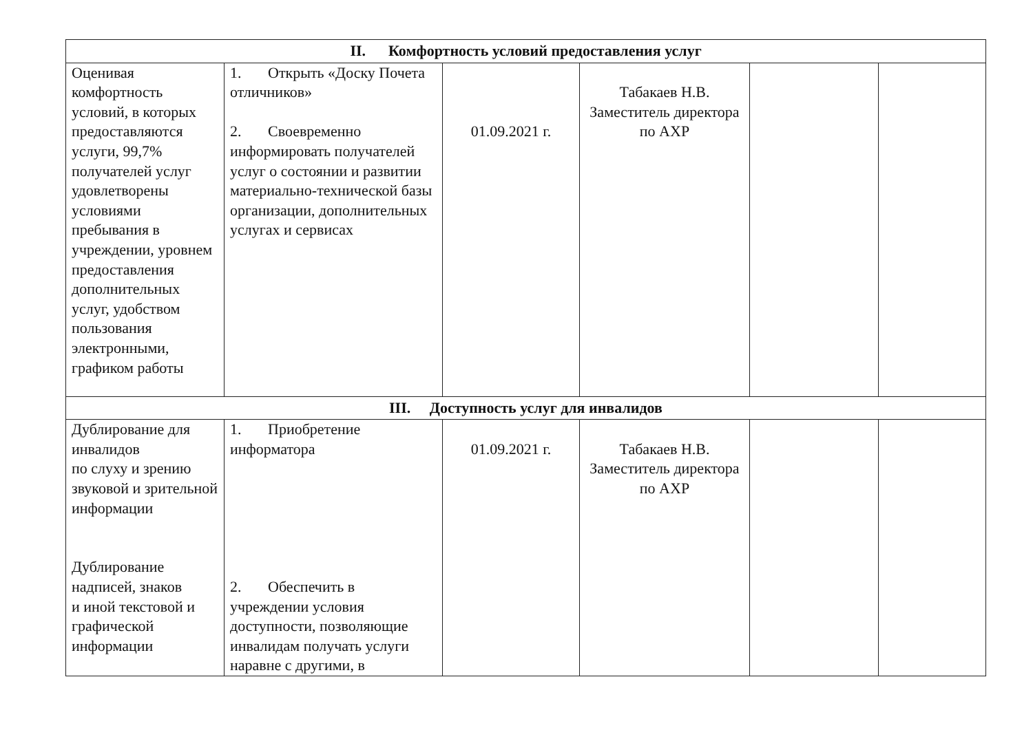| II. Комфортность условий предоставления услуг | | | | | |
| --- | --- | --- | --- | --- | --- |
| Оценивая комфортность условий, в которых предоставляются услуги, 99,7% получателей услуг удовлетворены условиями пребывания в учреждении, уровнем предоставления дополнительных услуг, удобством пользования электронными, графиком работы | 1. Открыть «Доску Почета отличников» 2. Своевременно информировать получателей услуг о состоянии и развитии материально-технической базы организации, дополнительных услугах и сервисах | 01.09.2021 г. | Табакаев Н.В. Заместитель директора по АХР | | |
| III. Доступность услуг для инвалидов | | | | | |
| Дублирование для инвалидов по слуху и зрению звуковой и зрительной информации Дублирование надписей, знаков и иной текстовой и графической информации | 1. Приобретение информатора 2. Обеспечить в учреждении условия доступности, позволяющие инвалидам получать услуги наравне с другими, в | 01.09.2021 г. | Табакаев Н.В. Заместитель директора по АХР | | |